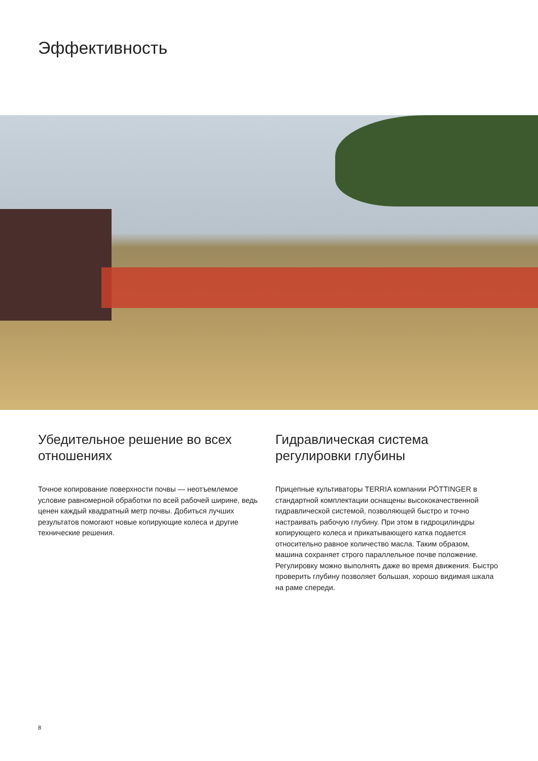Эффективность
Убедительное решение во всех отношениях
Точное копирование поверхности почвы — неотъемлемое условие равномерной обработки по всей рабочей ширине, ведь ценен каждый квадратный метр почвы. Добиться лучших результатов помогают новые копирующие колеса и другие технические решения.
Гидравлическая система регулировки глубины
Прицепные культиваторы TERRIA компании PÖTTINGER в стандартной комплектации оснащены высококачественной гидравлической системой, позволяющей быстро и точно настраивать рабочую глубину. При этом в гидроцилиндры копирующего колеса и прикатывающего катка подается относительно равное количество масла. Таким образом, машина сохраняет строго параллельное почве положение. Регулировку можно выполнять даже во время движения. Быстро проверить глубину позволяет большая, хорошо видимая шкала на раме спереди.
8